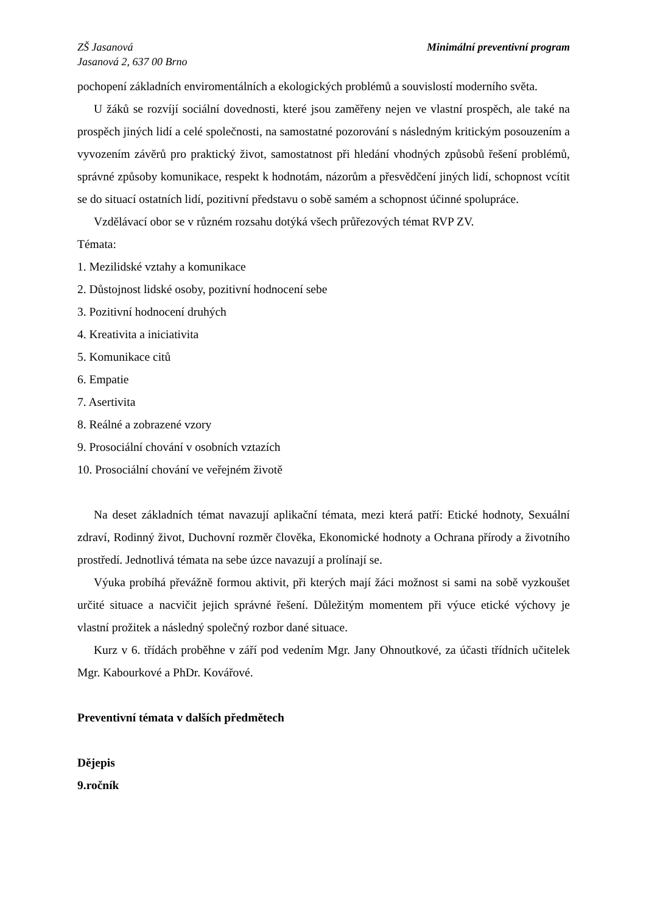ZŠ Jasanová
Jasanová 2, 637 00 Brno
Minimální preventivní program
pochopení základních enviromentálních a ekologických problémů a souvislostí moderního světa.
U žáků se rozvíjí sociální dovednosti, které jsou zaměřeny nejen ve vlastní prospěch, ale také na prospěch jiných lidí a celé společnosti, na samostatné pozorování s následným kritickým posouzením a vyvozením závěrů pro praktický život, samostatnost při hledání vhodných způsobů řešení problémů, správné způsoby komunikace, respekt k hodnotám, názorům a přesvědčení jiných lidí, schopnost vcítit se do situací ostatních lidí, pozitivní představu o sobě samém a schopnost účinné spolupráce.
Vzdělávací obor se v různém rozsahu dotýká všech průřezových témat RVP ZV.
Témata:
1. Mezilidské vztahy a komunikace
2. Důstojnost lidské osoby, pozitivní hodnocení sebe
3. Pozitivní hodnocení druhých
4. Kreativita a iniciativita
5. Komunikace citů
6. Empatie
7. Asertivita
8. Reálné a zobrazené vzory
9. Prosociální chování v osobních vztazích
10. Prosociální chování ve veřejném životě
Na deset základních témat navazují aplikační témata, mezi která patří: Etické hodnoty, Sexuální zdraví, Rodinný život, Duchovní rozměr člověka, Ekonomické hodnoty a Ochrana přírody a životního prostředí. Jednotlivá témata na sebe úzce navazují a prolínají se.
Výuka probíhá převážně formou aktivit, při kterých mají žáci možnost si sami na sobě vyzkoušet určité situace a nacvičit jejich správné řešení. Důležitým momentem při výuce etické výchovy je vlastní prožitek a následný společný rozbor dané situace.
Kurz v 6. třídách proběhne v září pod vedením Mgr. Jany Ohnoutkové, za účasti třídních učitelek Mgr. Kabourkové a PhDr. Kovářové.
Preventivní témata v dalších předmětech
Dějepis
9.ročník